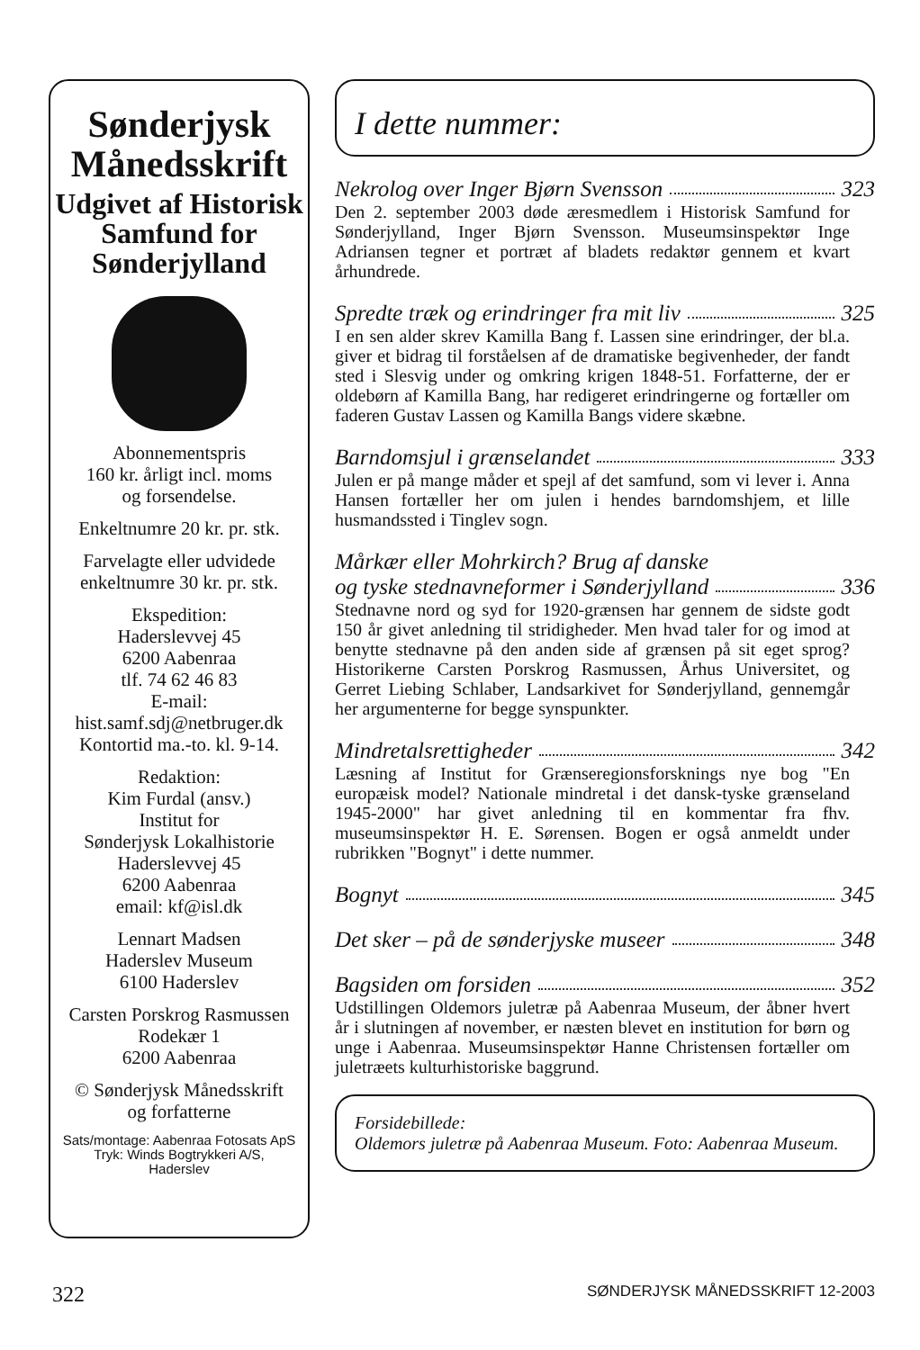Sønderjysk Månedsskrift
Udgivet af Historisk Samfund for Sønderjylland
Abonnementspris
160 kr. årligt incl. moms
og forsendelse.
Enkeltnumre 20 kr. pr. stk.
Farvelagte eller udvidede enkeltnumre 30 kr. pr. stk.
Ekspedition:
Haderslevvej 45
6200 Aabenraa
tlf. 74 62 46 83
E-mail:
hist.samf.sdj@netbruger.dk
Kontortid ma.-to. kl. 9-14.
Redaktion:
Kim Furdal (ansv.)
Institut for
Sønderjysk Lokalhistorie
Haderslevvej 45
6200 Aabenraa
email: kf@isl.dk
Lennart Madsen
Haderslev Museum
6100 Haderslev
Carsten Porskrog Rasmussen
Rodekær 1
6200 Aabenraa
© Sønderjysk Månedsskrift
og forfatterne
Sats/montage: Aabenraa Fotosats ApS
Tryk: Winds Bogtrykkeri A/S,
Haderslev
I dette nummer:
Nekrolog over Inger Bjørn Svensson 323
Den 2. september 2003 døde æresmedlem i Historisk Samfund for Sønderjylland, Inger Bjørn Svensson. Museumsinspektør Inge Adriansen tegner et portræt af bladets redaktør gennem et kvart århundrede.
Spredte træk og erindringer fra mit liv 325
I en sen alder skrev Kamilla Bang f. Lassen sine erindringer, der bl.a. giver et bidrag til forståelsen af de dramatiske begivenheder, der fandt sted i Slesvig under og omkring krigen 1848-51. Forfatterne, der er oldebørn af Kamilla Bang, har redigeret erindringerne og fortæller om faderen Gustav Lassen og Kamilla Bangs videre skæbne.
Barndomsjul i grænselandet 333
Julen er på mange måder et spejl af det samfund, som vi lever i. Anna Hansen fortæller her om julen i hendes barndomshjem, et lille husmandssted i Tinglev sogn.
Mårkær eller Mohrkirch? Brug af danske
og tyske stednavneformer i Sønderjylland 336
Stednavne nord og syd for 1920-grænsen har gennem de sidste godt 150 år givet anledning til stridigheder. Men hvad taler for og imod at benytte stednavne på den anden side af grænsen på sit eget sprog? Historikerne Carsten Porskrog Rasmussen, Århus Universitet, og Gerret Liebing Schlaber, Landsarkivet for Sønderjylland, gennemgår her argumenterne for begge synspunkter.
Mindretalsrettigheder 342
Læsning af Institut for Grænseregionsforsknings nye bog "En europæisk model? Nationale mindretal i det dansk-tyske grænseland 1945-2000" har givet anledning til en kommentar fra fhv. museumsinspektør H. E. Sørensen. Bogen er også anmeldt under rubrikken "Bognyt" i dette nummer.
Bognyt 345
Det sker – på de sønderjyske museer 348
Bagsiden om forsiden 352
Udstillingen Oldemors juletræ på Aabenraa Museum, der åbner hvert år i slutningen af november, er næsten blevet en institution for børn og unge i Aabenraa. Museumsinspektør Hanne Christensen fortæller om juletræets kulturhistoriske baggrund.
Forsidebillede:
Oldemors juletræ på Aabenraa Museum. Foto: Aabenraa Museum.
322 SØNDERJYSK MÅNEDSSKRIFT 12-2003